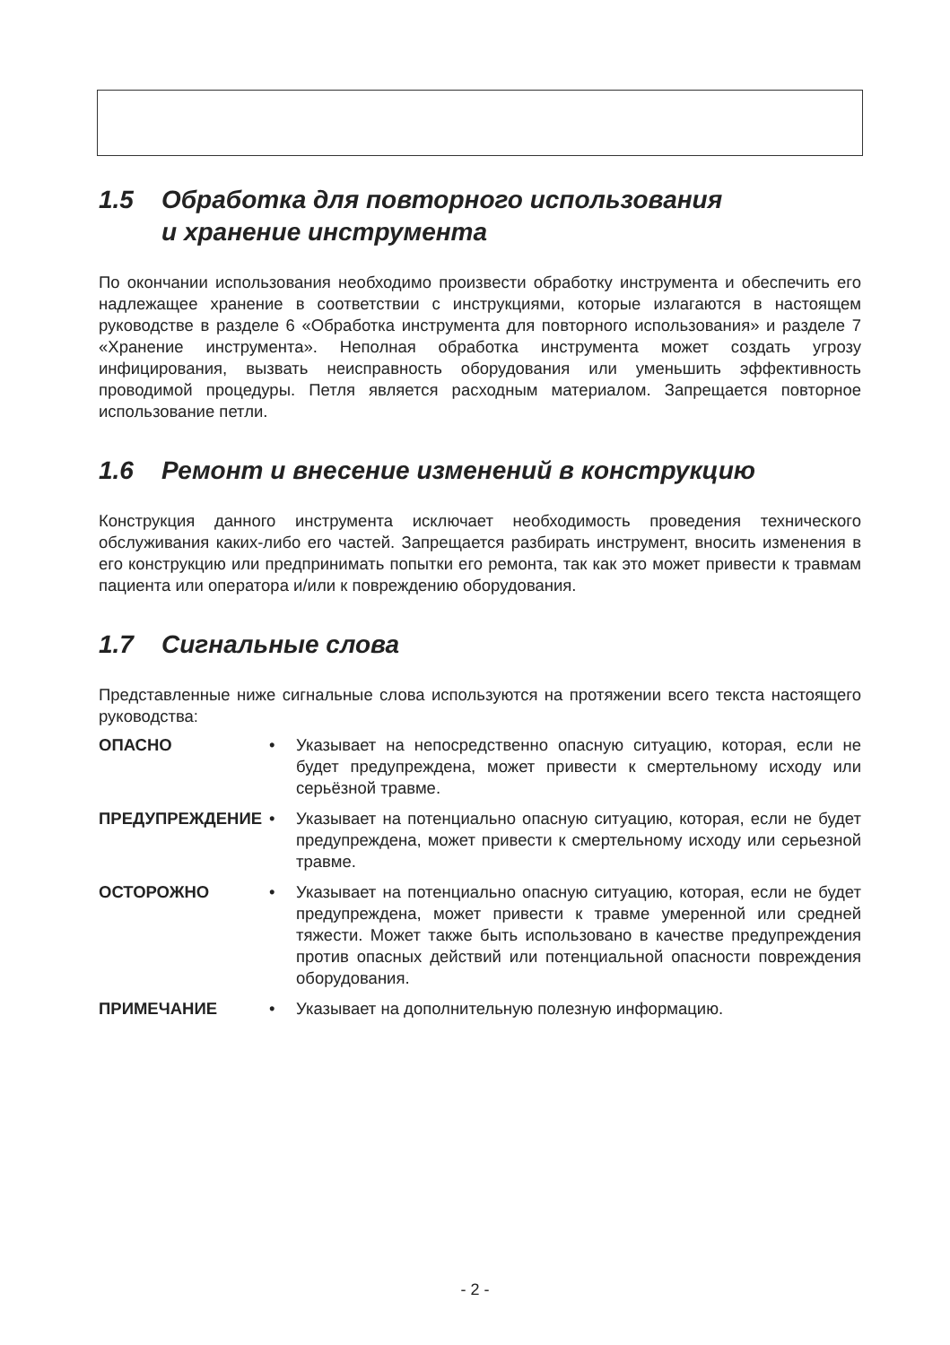1.5 Обработка для повторного использования
и хранение инструмента
По окончании использования необходимо произвести обработку инструмента и обеспечить его надлежащее хранение в соответствии с инструкциями, которые излагаются в настоящем руководстве в разделе 6 «Обработка инструмента для повторного использования» и разделе 7 «Хранение инструмента». Неполная обработка инструмента может создать угрозу инфицирования, вызвать неисправность оборудования или уменьшить эффективность проводимой процедуры. Петля является расходным материалом. Запрещается повторное использование петли.
1.6 Ремонт и внесение изменений в конструкцию
Конструкция данного инструмента исключает необходимость проведения технического обслуживания каких-либо его частей. Запрещается разбирать инструмент, вносить изменения в его конструкцию или предпринимать попытки его ремонта, так как это может привести к травмам пациента или оператора и/или к повреждению оборудования.
1.7 Сигнальные слова
Представленные ниже сигнальные слова используются на протяжении всего текста настоящего руководства:
ОПАСНО • Указывает на непосредственно опасную ситуацию, которая, если не будет предупреждена, может привести к смертельному исходу или серьёзной травме.
ПРЕДУПРЕЖДЕНИЕ • Указывает на потенциально опасную ситуацию, которая, если не будет предупреждена, может привести к смертельному исходу или серьезной травме.
ОСТОРОЖНО • Указывает на потенциально опасную ситуацию, которая, если не будет предупреждена, может привести к травме умеренной или средней тяжести. Может также быть использовано в качестве предупреждения против опасных действий или потенциальной опасности повреждения оборудования.
ПРИМЕЧАНИЕ • Указывает на дополнительную полезную информацию.
- 2 -